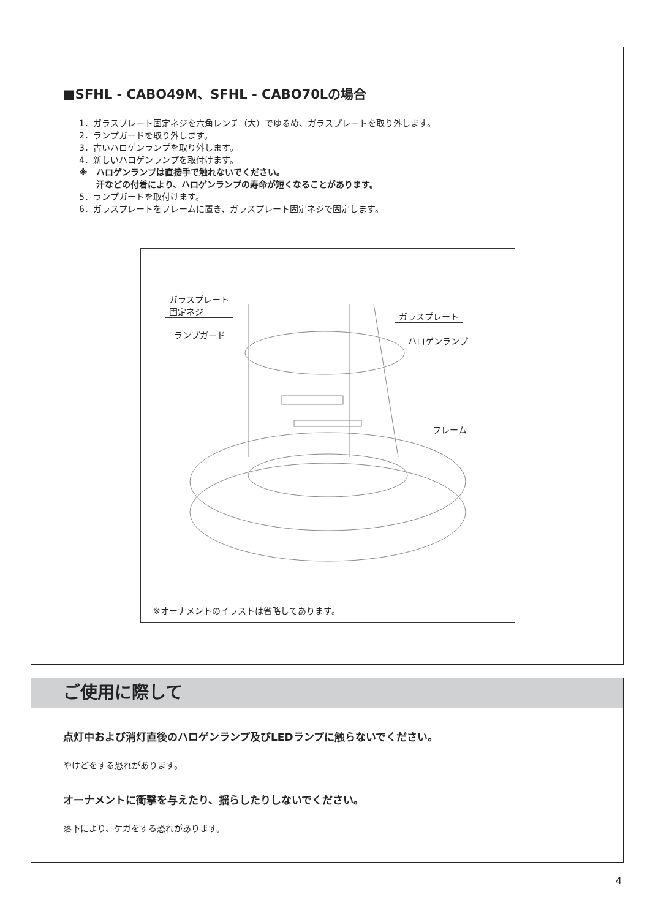■SFHL - CABO49M、SFHL - CABO70Lの場合
1．ガラスプレート固定ネジを六角レンチ（大）でゆるめ、ガラスプレートを取り外します。
2．ランプガードを取り外します。
3．古いハロゲンランプを取り外します。
4．新しいハロゲンランプを取付けます。
※　ハロゲンランプは直接手で触れないでください。
　　汗などの付着により、ハロゲンランプの寿命が短くなることがあります。
5．ランプガードを取付けます。
6．ガラスプレートをフレームに置き、ガラスプレート固定ネジで固定します。
ガラスプレート
固定ネジ
ランプガード
ガラスプレート
ハロゲンランプ
フレーム
※オーナメントのイラストは省略してあります。
ご使用に際して
点灯中および消灯直後のハロゲンランプ及びLEDランプに触らないでください。
やけどをする恐れがあります。
オーナメントに衝撃を与えたり、揺らしたりしないでください。
落下により、ケガをする恐れがあります。
4